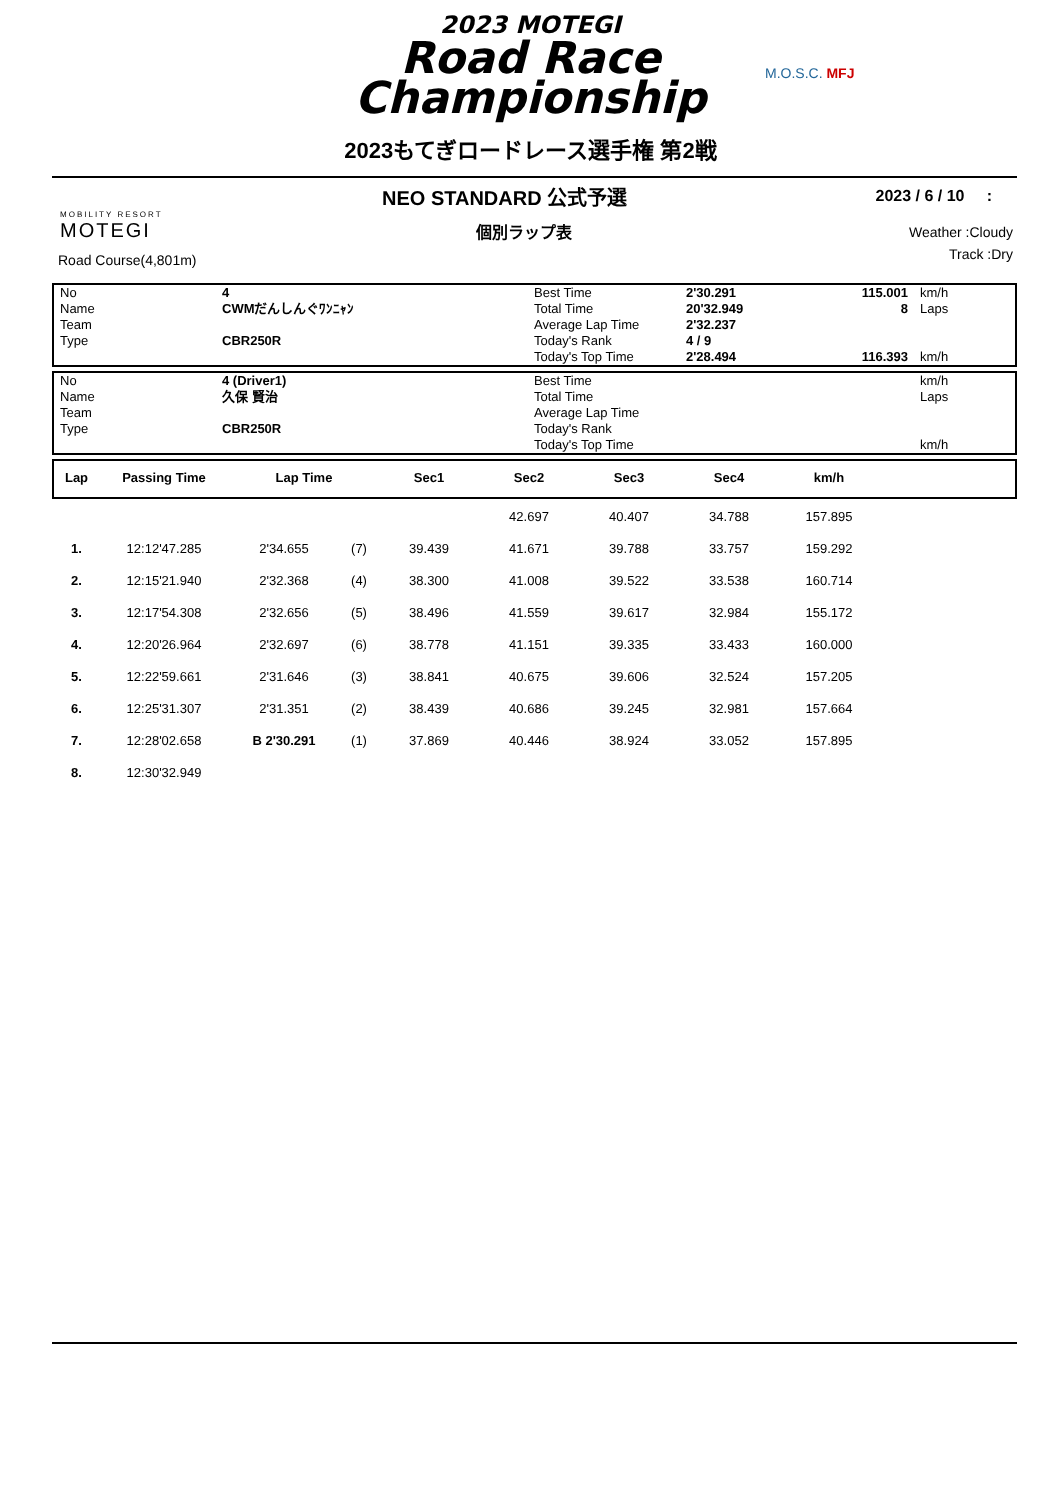2023 MOTEGI
Road Race
Championship
2023もてぎロードレース選手権 第2戦
M.O.S.C. MFJ
NEO STANDARD 公式予選 2023 / 6 / 10 :
個別ラップ表
MOBILITY RESORT
MOTEGI
Road Course(4,801m)
Weather :Cloudy
Track :Dry
| No | 4 | Best Time | 2'30.291 | 115.001 | km/h |
| Name | CWMだんしんぐﾜﾝﾆｬﾝ | Total Time | 20'32.949 | 8 | Laps |
| Team | | Average Lap Time | 2'32.237 | | |
| Type | CBR250R | Today's Rank | 4 / 9 | | |
| | | Today's Top Time | 2'28.494 | 116.393 | km/h |
| No | 4 (Driver1) | Best Time | | | km/h |
| Name | 久保 賢治 | Total Time | | | Laps |
| Team | | Average Lap Time | | | |
| Type | CBR250R | Today's Rank | | | |
| | | Today's Top Time | | | km/h |
| Lap | Passing Time | Lap Time | Sec1 | Sec2 | Sec3 | Sec4 | km/h | |
| --- | --- | --- | --- | --- | --- | --- | --- | --- |
| | | | | | 42.697 | 40.407 | 34.788 | 157.895 | |
| 1. | 12:12'47.285 | 2'34.655 | (7) | 39.439 | 41.671 | 39.788 | 33.757 | 159.292 | |
| 2. | 12:15'21.940 | 2'32.368 | (4) | 38.300 | 41.008 | 39.522 | 33.538 | 160.714 | |
| 3. | 12:17'54.308 | 2'32.656 | (5) | 38.496 | 41.559 | 39.617 | 32.984 | 155.172 | |
| 4. | 12:20'26.964 | 2'32.697 | (6) | 38.778 | 41.151 | 39.335 | 33.433 | 160.000 | |
| 5. | 12:22'59.661 | 2'31.646 | (3) | 38.841 | 40.675 | 39.606 | 32.524 | 157.205 | |
| 6. | 12:25'31.307 | 2'31.351 | (2) | 38.439 | 40.686 | 39.245 | 32.981 | 157.664 | |
| 7. | 12:28'02.658 | B 2'30.291 | (1) | 37.869 | 40.446 | 38.924 | 33.052 | 157.895 | |
| 8. | 12:30'32.949 | | | | | | | | |